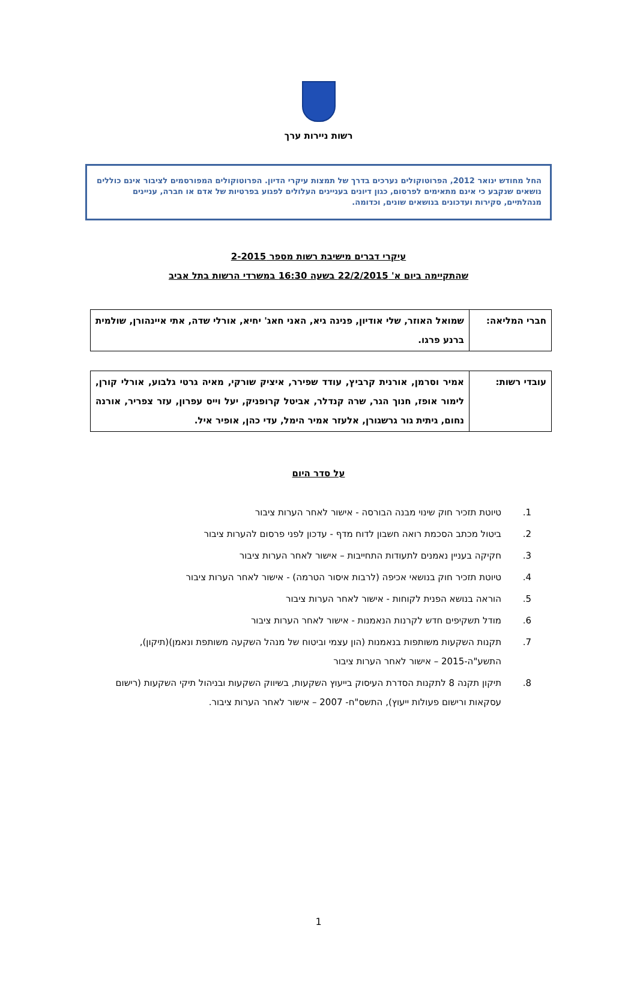רשות ניירות ערך
החל מחודש ינואר 2012, הפרוטוקולים נערכים בדרך של תמצות עיקרי הדיון. הפרוטוקולים המפורסמים לציבור אינם כוללים נושאים שנקבע כי אינם מתאימים לפרסום, כגון דיונים בעניינים העלולים לפגוע בפרטיות של אדם או חברה, עניינים מנהלתיים, סקירות ועדכונים בנושאים שונים, וכדומה.
עיקרי דברים מישיבת רשות מספר 2-2015
שהתקיימה ביום א' 22/2/2015 בשעה 16:30 במשרדי הרשות בתל אביב
| חברי המליאה: | שמואל האוזר, שלי אודיון, פנינה גיא, האני חאג' יחיא, אורלי שדה, אתי איינהורן, שולמית ברנע פרגו. |
| עובדי רשות: | אמיר וסרמן, אורנית קרביץ, עודד שפירר, איציק שורקי, מאיה גרטי גלבוע, אורלי קורן, לימור אופז, חנוך הגר, שרה קנדלר, אביטל קרופניק, יעל וייס עפרון, עזר צפריר, אורנה נחום, גיתית גור גרשגורן, אלעזר אמיר הימל, עדי כהן, אופיר איל. |
על סדר היום
1. טיוטת תזכיר חוק שינוי מבנה הבורסה - אישור לאחר הערות ציבור
2. ביטול מכתב הסכמת רואה חשבון לדוח מדף - עדכון לפני פרסום להערות ציבור
3. חקיקה בעניין נאמנים לתעודות התחייבות – אישור לאחר הערות ציבור
4. טיוטת תזכיר חוק בנושאי אכיפה (לרבות איסור הטרמה) - אישור לאחר הערות ציבור
5. הוראה בנושא הפנית לקוחות - אישור לאחר הערות ציבור
6. מודל תשקיפים חדש לקרנות הנאמנות - אישור לאחר הערות ציבור
7. תקנות השקעות משותפות בנאמנות (הון עצמי וביטוח של מנהל השקעה משותפת ונאמן)(תיקון), התשע"ה-2015 – אישור לאחר הערות ציבור
8. תיקון תקנה 8 לתקנות הסדרת העיסוק בייעוץ השקעות, בשיווק השקעות ובניהול תיקי השקעות (רישום עסקאות ורישום פעולות ייעוץ), התשס"ח- 2007 – אישור לאחר הערות ציבור.
1